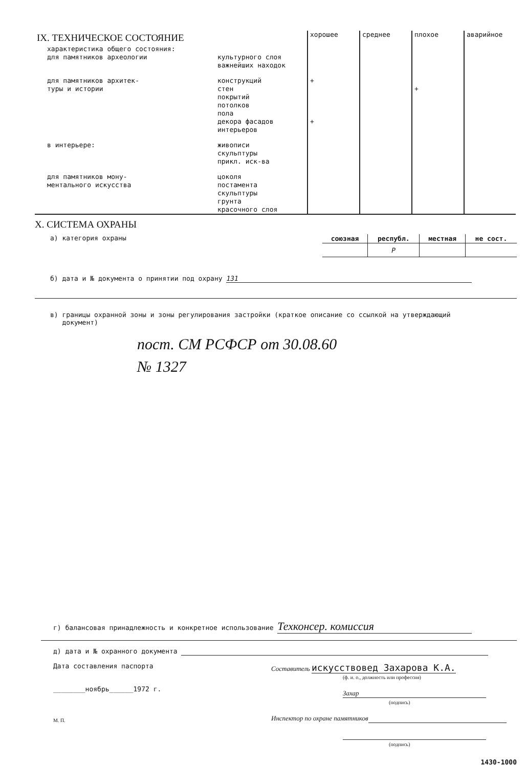| IX. ТЕХНИЧЕСКОЕ СОСТОЯНИЕ | | хорошее | среднее | плохое | аварийное |
| характеристика общего состояния: для памятников археологии | культурного слоя важнейших находок | | | | |
| для памятников архитек- туры и истории | конструкций стен покрытий потолков пола декора фасадов интерьеров | + + | | + | |
| в интерьере: | живописи скульптуры прикл. иск-ва | | | | |
| для памятников мону- ментального искусства | цоколя постамента скульптуры грунта красочного слоя | | | | |
X. СИСТЕМА ОХРАНЫ
а) категория охраны
| союзная | республ. | местная | не сост. |
| --- | --- | --- | --- |
| | Р | | |
б) дата и № документа о принятии под охрану 131
в) границы охранной зоны и зоны регулирования застройки (краткое описание со ссылкой на утверждающий
документ)
пост. СМ РСФСР от 30.08.60
№ 1327
г) балансовая принадлежность и конкретное использование Техконсер. комиссия
д) дата и № охранного документа
Дата составления паспорта
________ноябрь______1972 г.
М. П.
Составитель искусствовед Захарова К.А.
(ф. и. о., должность или профессия)
Захар
(подпись)
Инспектор по охране памятников
(подпись)
1430-1000